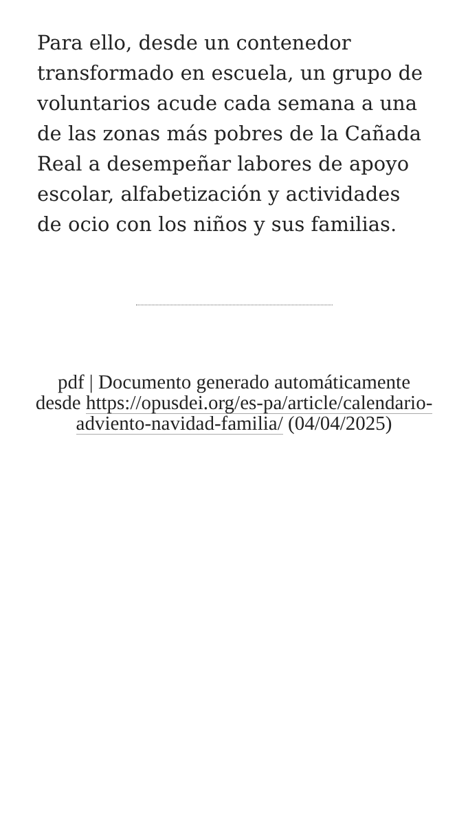Para ello, desde un contenedor transformado en escuela, un grupo de voluntarios acude cada semana a una de las zonas más pobres de la Cañada Real a desempeñar labores de apoyo escolar, alfabetización y actividades de ocio con los niños y sus familias.
pdf | Documento generado automáticamente desde https://opusdei.org/es-pa/article/calendario-adviento-navidad-familia/ (04/04/2025)